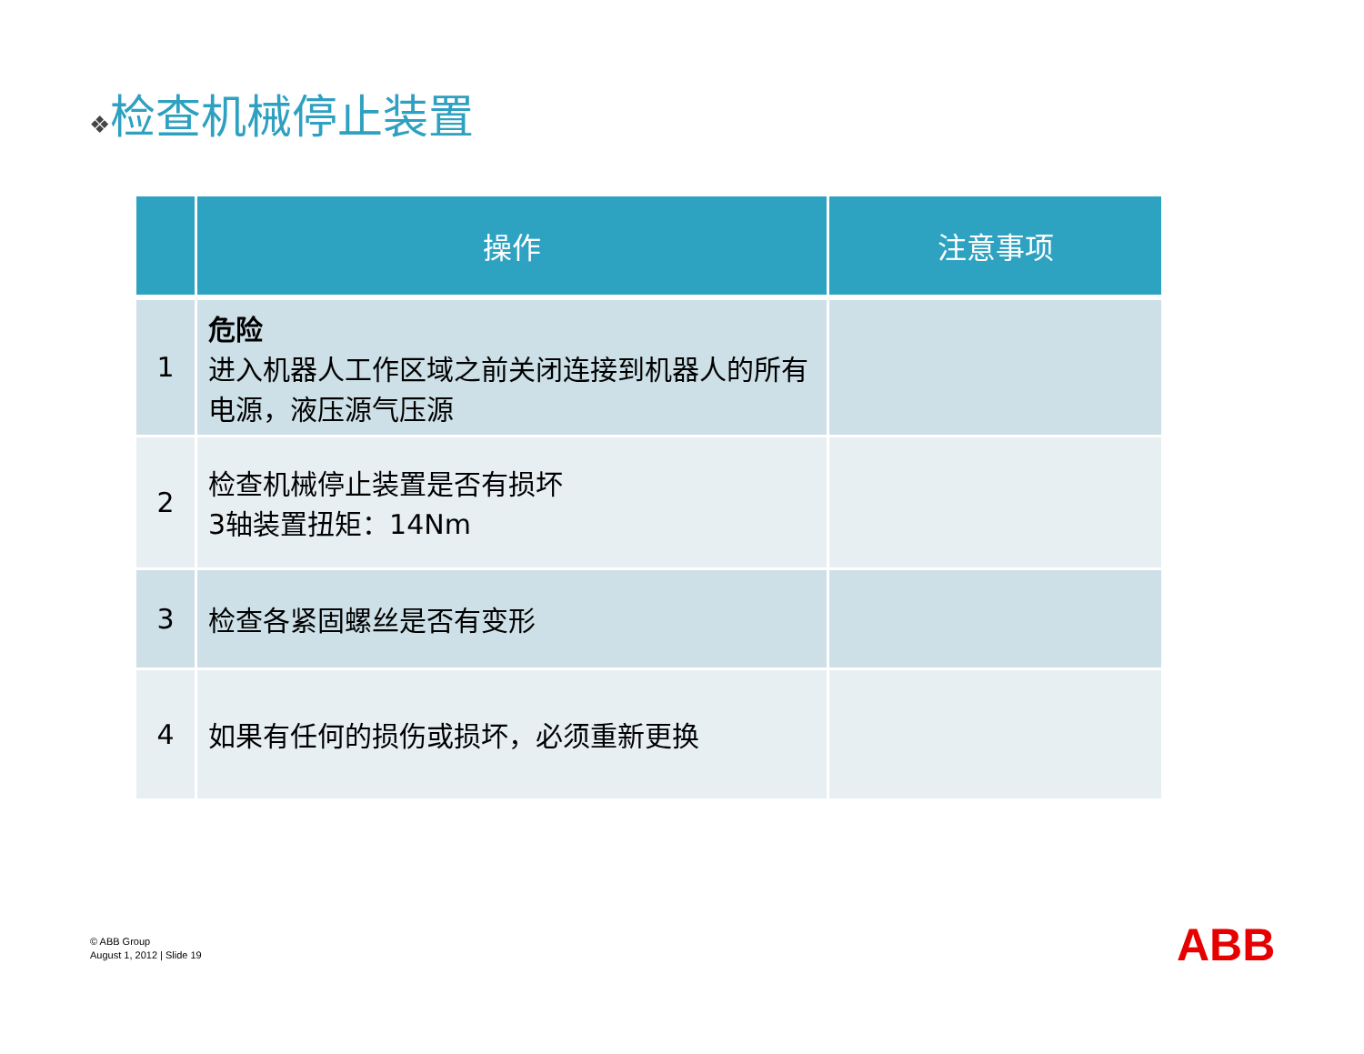❖检查机械停止装置
| | 操作 | 注意事项 |
| --- | --- | --- |
| 1 | 危险 进入机器人工作区域之前关闭连接到机器人的所有电源，液压源气压源 | |
| 2 | 检查机械停止装置是否有损坏 3轴装置扭矩：14Nm | |
| 3 | 检查各紧固螺丝是否有变形 | |
| 4 | 如果有任何的损伤或损坏，必须重新更换 | |
© ABB Group
August 1, 2012 | Slide 19
ABB